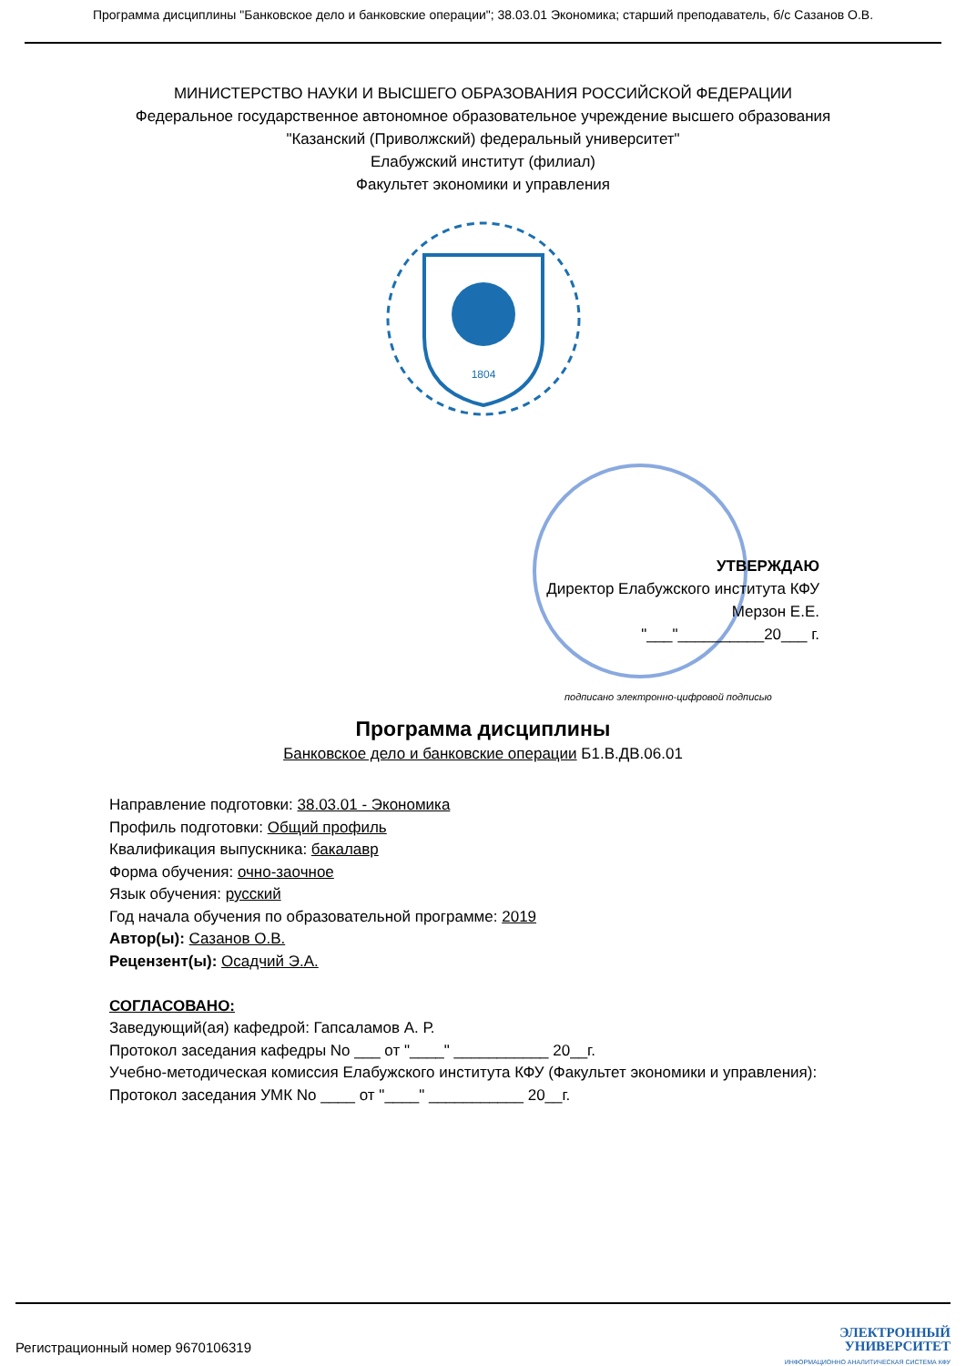Программа дисциплины "Банковское дело и банковские операции"; 38.03.01 Экономика; старший преподаватель, б/с Сазанов О.В.
МИНИСТЕРСТВО НАУКИ И ВЫСШЕГО ОБРАЗОВАНИЯ РОССИЙСКОЙ ФЕДЕРАЦИИ
Федеральное государственное автономное образовательное учреждение высшего образования
"Казанский (Приволжский) федеральный университет"
Елабужский институт (филиал)
Факультет экономики и управления
1804
УТВЕРЖДАЮ
Директор Елабужского института КФУ
Мерзон Е.Е.
"___"__________20___ г.
подписано электронно-цифровой подписью
Программа дисциплины
Банковское дело и банковские операции Б1.В.ДВ.06.01
Направление подготовки: 38.03.01 - Экономика
Профиль подготовки: Общий профиль
Квалификация выпускника: бакалавр
Форма обучения: очно-заочное
Язык обучения: русский
Год начала обучения по образовательной программе: 2019
Автор(ы): Сазанов О.В.
Рецензент(ы): Осадчий Э.А.
СОГЛАСОВАНО:
Заведующий(ая) кафедрой: Гапсаламов А. Р.
Протокол заседания кафедры No ___ от "____" ___________ 20__г.
Учебно-методическая комиссия Елабужского института КФУ (Факультет экономики и управления):
Протокол заседания УМК No ____ от "____" ___________ 20__г.
Регистрационный номер 9670106319
ЭЛЕКТРОННЫЙ
УНИВЕРСИТЕТ
ИНФОРМАЦИОННО АНАЛИТИЧЕСКАЯ СИСТЕМА КФУ